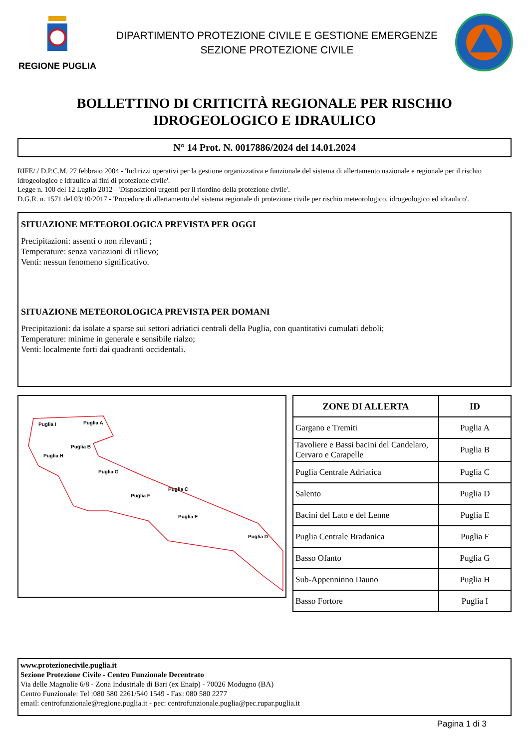REGIONE PUGLIA
DIPARTIMENTO PROTEZIONE CIVILE E GESTIONE EMERGENZE
SEZIONE PROTEZIONE CIVILE
BOLLETTINO DI CRITICITÀ REGIONALE PER RISCHIO
IDROGEOLOGICO E IDRAULICO
N° 14 Prot. N. 0017886/2024 del 14.01.2024
RIFE/./ D.P.C.M. 27 febbraio 2004 - 'Indirizzi operativi per la gestione organizzativa e funzionale del sistema di allertamento nazionale e regionale per il rischio idrogeologico e idraulico ai fini di protezione civile'.
Legge n. 100 del 12 Luglio 2012 - 'Disposizioni urgenti per il riordino della protezione civile'.
D.G.R. n. 1571 del 03/10/2017 - 'Procedure di allertamento del sistema regionale di protezione civile per rischio meteorologico, idrogeologico ed idraulico'.
SITUAZIONE METEOROLOGICA PREVISTA PER OGGI
Precipitazioni: assenti o non rilevanti ;
Temperature: senza variazioni di rilievo;
Venti: nessun fenomeno significativo.
SITUAZIONE METEOROLOGICA PREVISTA PER DOMANI
Precipitazioni: da isolate a sparse sui settori adriatici centrali della Puglia, con quantitativi cumulati deboli;
Temperature: minime in generale e sensibile rialzo;
Venti: localmente forti dai quadranti occidentali.
Puglia I
Puglia A
Puglia B
Puglia H
Puglia G
Puglia C
Puglia F
Puglia E
Puglia D
| ZONE DI ALLERTA | ID |
| --- | --- |
| Gargano e Tremiti | Puglia A |
| Tavoliere e Bassi bacini del Candelaro, Cervaro e Carapelle | Puglia B |
| Puglia Centrale Adriatica | Puglia C |
| Salento | Puglia D |
| Bacini del Lato e del Lenne | Puglia E |
| Puglia Centrale Bradanica | Puglia F |
| Basso Ofanto | Puglia G |
| Sub-Appenninno Dauno | Puglia H |
| Basso Fortore | Puglia I |
www.protezionecivile.puglia.it
Sezione Protezione Civile - Centro Funzionale Decentrato
Via delle Magnolie 6/8 - Zona Industriale di Bari (ex Enaip) - 70026 Modugno (BA)
Centro Funzionale: Tel :080 580 2261/540 1549 - Fax: 080 580 2277
email: centrofunzionale@regione.puglia.it - pec: centrofunzionale.puglia@pec.rupar.puglia.it
Pagina 1 di 3